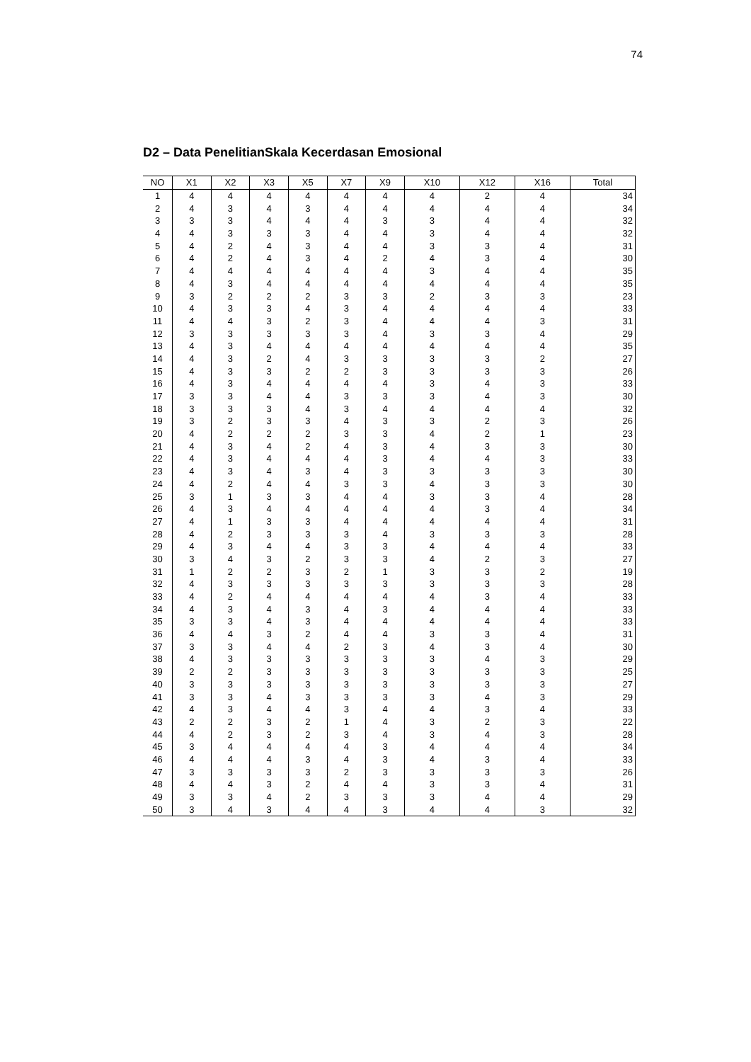74
D2 – Data PenelitianSkala Kecerdasan Emosional
| NO | X1 | X2 | X3 | X5 | X7 | X9 | X10 | X12 | X16 | Total |
| --- | --- | --- | --- | --- | --- | --- | --- | --- | --- | --- |
| 1 | 4 | 4 | 4 | 4 | 4 | 4 | 4 | 2 | 4 | 34 |
| 2 | 4 | 3 | 4 | 3 | 4 | 4 | 4 | 4 | 4 | 34 |
| 3 | 3 | 3 | 4 | 4 | 4 | 3 | 3 | 4 | 4 | 32 |
| 4 | 4 | 3 | 3 | 3 | 4 | 4 | 3 | 4 | 4 | 32 |
| 5 | 4 | 2 | 4 | 3 | 4 | 4 | 3 | 3 | 4 | 31 |
| 6 | 4 | 2 | 4 | 3 | 4 | 2 | 4 | 3 | 4 | 30 |
| 7 | 4 | 4 | 4 | 4 | 4 | 4 | 3 | 4 | 4 | 35 |
| 8 | 4 | 3 | 4 | 4 | 4 | 4 | 4 | 4 | 4 | 35 |
| 9 | 3 | 2 | 2 | 2 | 3 | 3 | 2 | 3 | 3 | 23 |
| 10 | 4 | 3 | 3 | 4 | 3 | 4 | 4 | 4 | 4 | 33 |
| 11 | 4 | 4 | 3 | 2 | 3 | 4 | 4 | 4 | 3 | 31 |
| 12 | 3 | 3 | 3 | 3 | 3 | 4 | 3 | 3 | 4 | 29 |
| 13 | 4 | 3 | 4 | 4 | 4 | 4 | 4 | 4 | 4 | 35 |
| 14 | 4 | 3 | 2 | 4 | 3 | 3 | 3 | 3 | 2 | 27 |
| 15 | 4 | 3 | 3 | 2 | 2 | 3 | 3 | 3 | 3 | 26 |
| 16 | 4 | 3 | 4 | 4 | 4 | 4 | 3 | 4 | 3 | 33 |
| 17 | 3 | 3 | 4 | 4 | 3 | 3 | 3 | 4 | 3 | 30 |
| 18 | 3 | 3 | 3 | 4 | 3 | 4 | 4 | 4 | 4 | 32 |
| 19 | 3 | 2 | 3 | 3 | 4 | 3 | 3 | 2 | 3 | 26 |
| 20 | 4 | 2 | 2 | 2 | 3 | 3 | 4 | 2 | 1 | 23 |
| 21 | 4 | 3 | 4 | 2 | 4 | 3 | 4 | 3 | 3 | 30 |
| 22 | 4 | 3 | 4 | 4 | 4 | 3 | 4 | 4 | 3 | 33 |
| 23 | 4 | 3 | 4 | 3 | 4 | 3 | 3 | 3 | 3 | 30 |
| 24 | 4 | 2 | 4 | 4 | 3 | 3 | 4 | 3 | 3 | 30 |
| 25 | 3 | 1 | 3 | 3 | 4 | 4 | 3 | 3 | 4 | 28 |
| 26 | 4 | 3 | 4 | 4 | 4 | 4 | 4 | 3 | 4 | 34 |
| 27 | 4 | 1 | 3 | 3 | 4 | 4 | 4 | 4 | 4 | 31 |
| 28 | 4 | 2 | 3 | 3 | 3 | 4 | 3 | 3 | 3 | 28 |
| 29 | 4 | 3 | 4 | 4 | 3 | 3 | 4 | 4 | 4 | 33 |
| 30 | 3 | 4 | 3 | 2 | 3 | 3 | 4 | 2 | 3 | 27 |
| 31 | 1 | 2 | 2 | 3 | 2 | 1 | 3 | 3 | 2 | 19 |
| 32 | 4 | 3 | 3 | 3 | 3 | 3 | 3 | 3 | 3 | 28 |
| 33 | 4 | 2 | 4 | 4 | 4 | 4 | 4 | 3 | 4 | 33 |
| 34 | 4 | 3 | 4 | 3 | 4 | 3 | 4 | 4 | 4 | 33 |
| 35 | 3 | 3 | 4 | 3 | 4 | 4 | 4 | 4 | 4 | 33 |
| 36 | 4 | 4 | 3 | 2 | 4 | 4 | 3 | 3 | 4 | 31 |
| 37 | 3 | 3 | 4 | 4 | 2 | 3 | 4 | 3 | 4 | 30 |
| 38 | 4 | 3 | 3 | 3 | 3 | 3 | 3 | 4 | 3 | 29 |
| 39 | 2 | 2 | 3 | 3 | 3 | 3 | 3 | 3 | 3 | 25 |
| 40 | 3 | 3 | 3 | 3 | 3 | 3 | 3 | 3 | 3 | 27 |
| 41 | 3 | 3 | 4 | 3 | 3 | 3 | 3 | 4 | 3 | 29 |
| 42 | 4 | 3 | 4 | 4 | 3 | 4 | 4 | 3 | 4 | 33 |
| 43 | 2 | 2 | 3 | 2 | 1 | 4 | 3 | 2 | 3 | 22 |
| 44 | 4 | 2 | 3 | 2 | 3 | 4 | 3 | 4 | 3 | 28 |
| 45 | 3 | 4 | 4 | 4 | 4 | 3 | 4 | 4 | 4 | 34 |
| 46 | 4 | 4 | 4 | 3 | 4 | 3 | 4 | 3 | 4 | 33 |
| 47 | 3 | 3 | 3 | 3 | 2 | 3 | 3 | 3 | 3 | 26 |
| 48 | 4 | 4 | 3 | 2 | 4 | 4 | 3 | 3 | 4 | 31 |
| 49 | 3 | 3 | 4 | 2 | 3 | 3 | 3 | 4 | 4 | 29 |
| 50 | 3 | 4 | 3 | 4 | 4 | 3 | 4 | 4 | 3 | 32 |